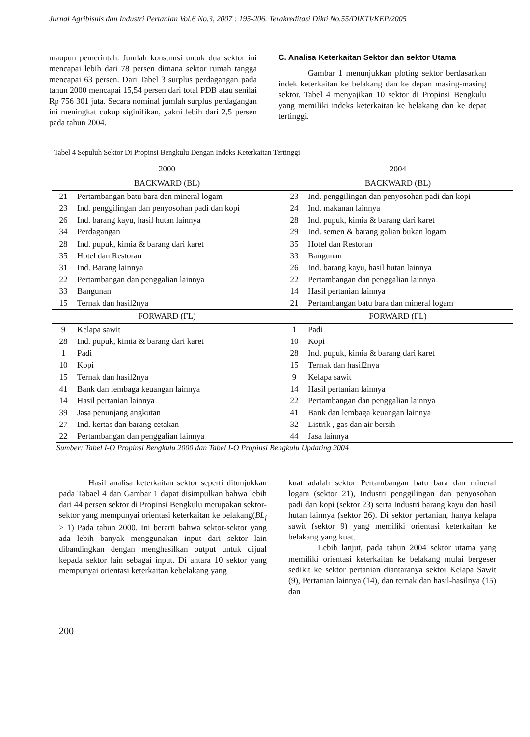Jurnal Agribisnis dan Industri Pertanian Vol.6 No.3, 2007 : 195-206. Terakreditasi Dikti No.55/DIKTI/KEP/2005
maupun pemerintah. Jumlah konsumsi untuk dua sektor ini mencapai lebih dari 78 persen dimana sektor rumah tangga mencapai 63 persen. Dari Tabel 3 surplus perdagangan pada tahun 2000 mencapai 15,54 persen dari total PDB atau senilai Rp 756 301 juta. Secara nominal jumlah surplus perdagangan ini meningkat cukup siginifikan, yakni lebih dari 2,5 persen pada tahun 2004.
C. Analisa Keterkaitan Sektor dan sektor Utama
Gambar 1 menunjukkan ploting sektor berdasarkan indek keterkaitan ke belakang dan ke depan masing-masing sektor. Tabel 4 menyajikan 10 sektor di Propinsi Bengkulu yang memiliki indeks keterkaitan ke belakang dan ke depat tertinggi.
Tabel 4 Sepuluh Sektor Di Propinsi Bengkulu Dengan Indeks Keterkaitan Tertinggi
| 2000 | | 2004 | |
| --- | --- | --- | --- |
| BACKWARD (BL) | | BACKWARD (BL) | |
| 21 | Pertambangan batu bara dan mineral logam | 23 | Ind. penggilingan dan penyosohan padi dan kopi |
| 23 | Ind. penggilingan dan penyosohan padi dan kopi | 24 | Ind. makanan lainnya |
| 26 | Ind. barang kayu, hasil hutan lainnya | 28 | Ind. pupuk, kimia & barang dari karet |
| 34 | Perdagangan | 29 | Ind. semen & barang galian bukan logam |
| 28 | Ind. pupuk, kimia & barang dari karet | 35 | Hotel dan Restoran |
| 35 | Hotel dan Restoran | 33 | Bangunan |
| 31 | Ind. Barang lainnya | 26 | Ind. barang kayu, hasil hutan lainnya |
| 22 | Pertambangan dan penggalian lainnya | 22 | Pertambangan dan penggalian lainnya |
| 33 | Bangunan | 14 | Hasil pertanian lainnya |
| 15 | Ternak dan hasil2nya | 21 | Pertambangan batu bara dan mineral logam |
| FORWARD (FL) | | FORWARD (FL) | |
| 9 | Kelapa sawit | 1 | Padi |
| 28 | Ind. pupuk, kimia & barang dari karet | 10 | Kopi |
| 1 | Padi | 28 | Ind. pupuk, kimia & barang dari karet |
| 10 | Kopi | 15 | Ternak dan hasil2nya |
| 15 | Ternak dan hasil2nya | 9 | Kelapa sawit |
| 41 | Bank dan lembaga keuangan lainnya | 14 | Hasil pertanian lainnya |
| 14 | Hasil pertanian lainnya | 22 | Pertambangan dan penggalian lainnya |
| 39 | Jasa penunjang angkutan | 41 | Bank dan lembaga keuangan lainnya |
| 27 | Ind. kertas dan barang cetakan | 32 | Listrik , gas dan air bersih |
| 22 | Pertambangan dan penggalian lainnya | 44 | Jasa lainnya |
Sumber: Tabel I-O Propinsi Bengkulu 2000 dan Tabel I-O Propinsi Bengkulu Updating 2004
Hasil analisa keterkaitan sektor seperti ditunjukkan pada Tabael 4 dan Gambar 1 dapat disimpulkan bahwa lebih dari 44 persen sektor di Propinsi Bengkulu merupakan sektor-sektor yang mempunyai orientasi keterkaitan ke belakang(BL<sub>j</sub> > 1) Pada tahun 2000. Ini berarti bahwa sektor-sektor yang ada lebih banyak menggunakan input dari sektor lain dibandingkan dengan menghasilkan output untuk dijual kepada sektor lain sebagai input. Di antara 10 sektor yang mempunyai orientasi keterkaitan kebelakang yang
kuat adalah sektor Pertambangan batu bara dan mineral logam (sektor 21), Industri penggilingan dan penyosohan padi dan kopi (sektor 23) serta Industri barang kayu dan hasil hutan lainnya (sektor 26). Di sektor pertanian, hanya kelapa sawit (sektor 9) yang memiliki orientasi keterkaitan ke belakang yang kuat.
Lebih lanjut, pada tahun 2004 sektor utama yang memiliki orientasi keterkaitan ke belakang mulai bergeser sedikit ke sektor pertanian diantaranya sektor Kelapa Sawit (9), Pertanian lainnya (14), dan ternak dan hasil-hasilnya (15) dan
200